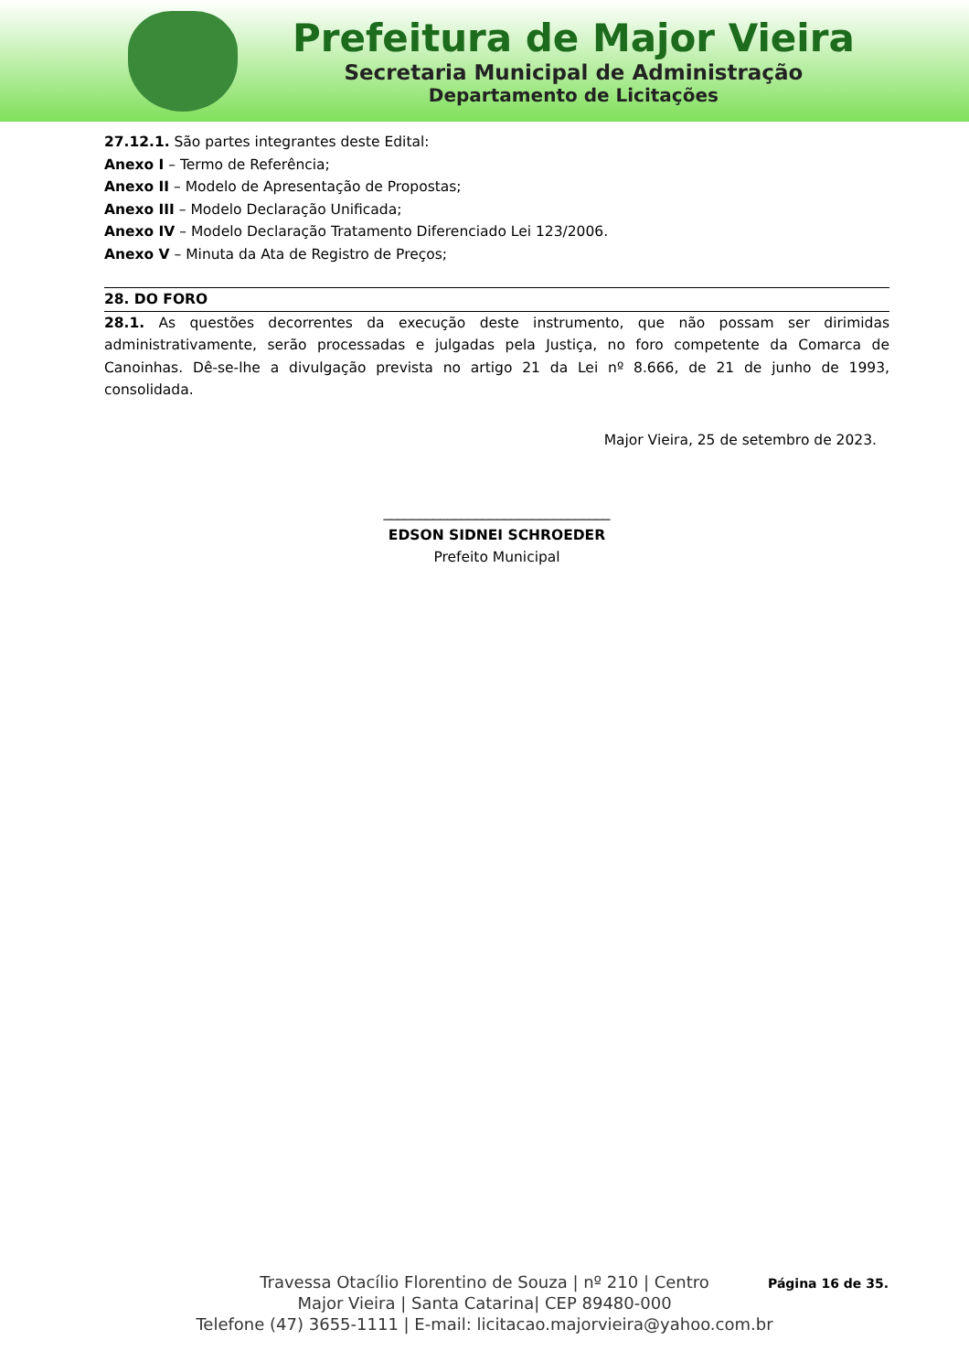Prefeitura de Major Vieira
Secretaria Municipal de Administração
Departamento de Licitações
27.12.1. São partes integrantes deste Edital:
Anexo I – Termo de Referência;
Anexo II – Modelo de Apresentação de Propostas;
Anexo III – Modelo Declaração Unificada;
Anexo IV – Modelo Declaração Tratamento Diferenciado Lei 123/2006.
Anexo V – Minuta da Ata de Registro de Preços;
28. DO FORO
28.1. As questões decorrentes da execução deste instrumento, que não possam ser dirimidas administrativamente, serão processadas e julgadas pela Justiça, no foro competente da Comarca de Canoinhas. Dê-se-lhe a divulgação prevista no artigo 21 da Lei nº 8.666, de 21 de junho de 1993, consolidada.
Major Vieira, 25 de setembro de 2023.
________________________________
EDSON SIDNEI SCHROEDER
Prefeito Municipal
Página 16 de 35.
Travessa Otacílio Florentino de Souza | nº 210 | Centro
Major Vieira | Santa Catarina| CEP 89480-000
Telefone (47) 3655-1111 | E-mail: licitacao.majorvieira@yahoo.com.br